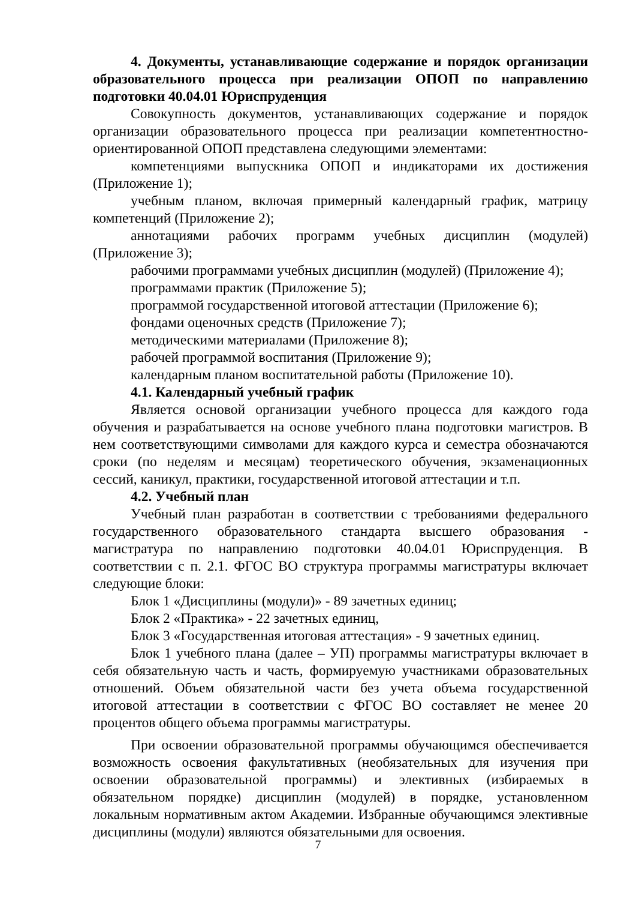4. Документы, устанавливающие содержание и порядок организации образовательного процесса при реализации ОПОП по направлению подготовки 40.04.01 Юриспруденция
Совокупность документов, устанавливающих содержание и порядок организации образовательного процесса при реализации компетентностно-ориентированной ОПОП представлена следующими элементами:
компетенциями выпускника ОПОП и индикаторами их достижения (Приложение 1);
учебным планом, включая примерный календарный график, матрицу компетенций (Приложение 2);
аннотациями рабочих программ учебных дисциплин (модулей) (Приложение 3);
рабочими программами учебных дисциплин (модулей) (Приложение 4);
программами практик (Приложение 5);
программой государственной итоговой аттестации (Приложение 6);
фондами оценочных средств (Приложение 7);
методическими материалами (Приложение 8);
рабочей программой воспитания (Приложение 9);
календарным планом воспитательной работы (Приложение 10).
4.1. Календарный учебный график
Является основой организации учебного процесса для каждого года обучения и разрабатывается на основе учебного плана подготовки магистров. В нем соответствующими символами для каждого курса и семестра обозначаются сроки (по неделям и месяцам) теоретического обучения, экзаменационных сессий, каникул, практики, государственной итоговой аттестации и т.п.
4.2. Учебный план
Учебный план разработан в соответствии с требованиями федерального государственного образовательного стандарта высшего образования - магистратура по направлению подготовки 40.04.01 Юриспруденция. В соответствии с п. 2.1. ФГОС ВО структура программы магистратуры включает следующие блоки:
Блок 1 «Дисциплины (модули)» - 89 зачетных единиц;
Блок 2 «Практика» - 22 зачетных единиц,
Блок 3 «Государственная итоговая аттестация» - 9 зачетных единиц.
Блок 1 учебного плана (далее – УП) программы магистратуры включает в себя обязательную часть и часть, формируемую участниками образовательных отношений. Объем обязательной части без учета объема государственной итоговой аттестации в соответствии с ФГОС ВО составляет не менее 20 процентов общего объема программы магистратуры.
При освоении образовательной программы обучающимся обеспечивается возможность освоения факультативных (необязательных для изучения при освоении образовательной программы) и элективных (избираемых в обязательном порядке) дисциплин (модулей) в порядке, установленном локальным нормативным актом Академии. Избранные обучающимся элективные дисциплины (модули) являются обязательными для освоения.
7